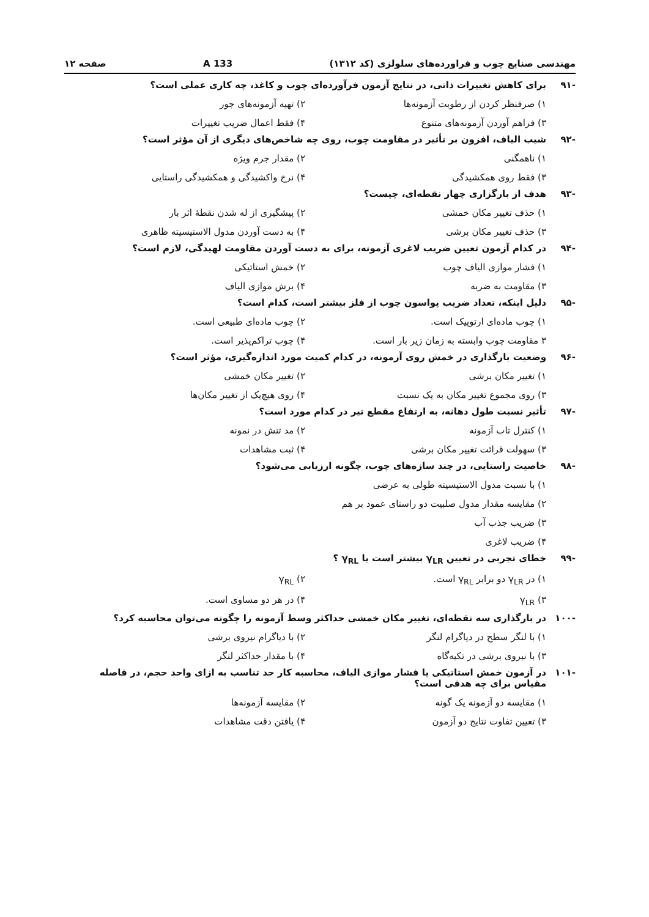مهندسی صنایع چوب و فراورده‌های سلولزی (کد ۱۳۱۲) 133 A صفحه ۱۲
-۹۱ برای کاهش تغییرات ذاتی، در نتایج آزمون فرآورده‌ای چوب و کاغذ، چه کاری عملی است؟
۱) صرفنظر کردن از رطوبت آزمونه‌ها ۲) تهیه آزمونه‌های جور
۳) فراهم آوردن آزمونه‌های متنوع ۴) فقط اعمال ضریب تغییرات
-۹۲ شیب الیاف، افزون بر تأثیر در مقاومت چوب، روی چه شاخص‌های دیگری از آن مؤثر است؟
۱) ناهمگنی ۲) مقدار جرم ویژه
۳) فقط روی همکشیدگی ۴) نرخ واکشیدگی و همکشیدگی راستایی
-۹۳ هدف از بارگزاری چهار نقطه‌ای، چیست؟
۱) حذف تغییر مکان خمشی ۲) پیشگیری از له شدن نقطهٔ اثر بار
۳) حذف تغییر مکان برشی ۴) به دست آوردن مدول الاستیسیته ظاهری
-۹۴ در کدام آزمون تعیین ضریب لاغری آزمونه، برای به دست آوردن مقاومت لهیدگی، لازم است؟
۱) فشار موازی الیاف چوب ۲) خمش استاتیکی
۳) مقاومت به ضربه ۴) برش موازی الیاف
-۹۵ دلیل اینکه، تعداد ضریب پواسون چوب از فلز بیشتر است، کدام است؟
۱) چوب ماده‌ای ارتوپیک است. ۲) چوب ماده‌ای طبیعی است.
۳ مقاومت چوب وابسته به زمان زیر بار است. ۴) چوب تراکم‌پذیر است.
-۹۶ وضعیت بارگذاری در خمش روی آزمونه، در کدام کمیت مورد اندازه‌گیری، مؤثر است؟
۱) تغییر مکان برشی ۲) تغییر مکان خمشی
۳) روی مجموع تغییر مکان به یک نسبت ۴) روی هیچ‌یک از تغییر مکان‌ها
-۹۷ تأثیر نسبت طول دهانه، به ارتفاع مقطع تیر در کدام مورد است؟
۱) کنترل تاب آزمونه ۲) مد تنش در نمونه
۳) سهولت قرائت تغییر مکان برشی ۴) ثبت مشاهدات
-۹۸ خاصیت راستایی، در چند سازه‌های چوب، چگونه ارزیابی می‌شود؟
۱) با نسبت مدول الاستیسیته طولی به عرضی
۲) مقایسه مقدار مدول صلبیت دو راستای عمود بر هم
۳) ضریب جذب آب
۴) ضریب لاغری
-۹۹ خطای تجربی در تعیین γ<sub>LR</sub> بیشتر است یا γ<sub>RL</sub> ؟
۱) در γ<sub>LR</sub> دو برابر γ<sub>RL</sub> است. ۲) γ<sub>RL</sub>
۳) γ<sub>LR</sub> ۴) در هر دو مساوی است.
-۱۰۰ در بارگذاری سه نقطه‌ای، تغییر مکان خمشی حداکثر وسط آزمونه را چگونه می‌توان محاسبه کرد؟
۱) با لنگر سطح در دیاگرام لنگر ۲) با دیاگرام نیروی برشی
۳) با نیروی برشی در تکیه‌گاه ۴) با مقدار حداکثر لنگر
-۱۰۱ در آزمون خمش استاتیکی یا فشار موازی الیاف، محاسبه کار حد تناسب به ازای واحد حجم، در فاصله مقیاس برای چه هدفی است؟
۱) مقایسه دو آزمونه یک گونه ۲) مقایسه آزمونه‌ها
۳) تعیین تفاوت نتایج دو آزمون ۴) یافتن دقت مشاهدات